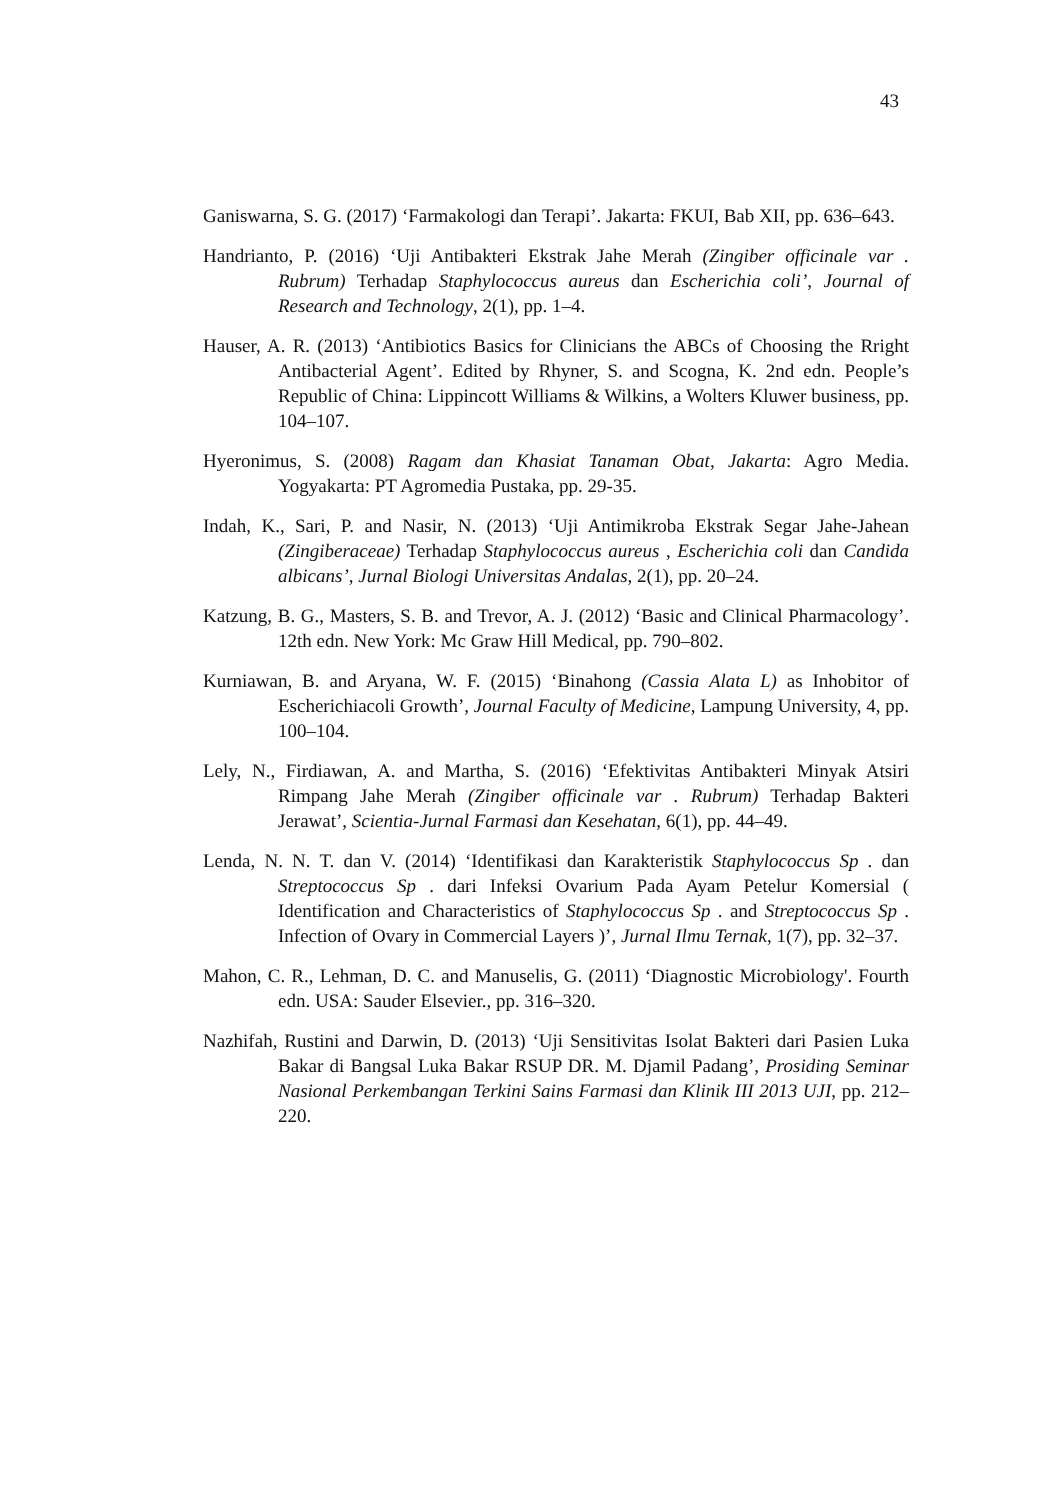43
Ganiswarna, S. G. (2017) ‘Farmakologi dan Terapi’. Jakarta: FKUI, Bab XII, pp. 636–643.
Handrianto, P. (2016) ‘Uji Antibakteri Ekstrak Jahe Merah (Zingiber officinale var . Rubrum) Terhadap Staphylococcus aureus dan Escherichia coli’, Journal of Research and Technology, 2(1), pp. 1–4.
Hauser, A. R. (2013) ‘Antibiotics Basics for Clinicians the ABCs of Choosing the Rright Antibacterial Agent’. Edited by Rhyner, S. and Scogna, K. 2nd edn. People’s Republic of China: Lippincott Williams & Wilkins, a Wolters Kluwer business, pp. 104–107.
Hyeronimus, S. (2008) Ragam dan Khasiat Tanaman Obat, Jakarta: Agro Media. Yogyakarta: PT Agromedia Pustaka, pp. 29-35.
Indah, K., Sari, P. and Nasir, N. (2013) ‘Uji Antimikroba Ekstrak Segar Jahe-Jahean (Zingiberaceae) Terhadap Staphylococcus aureus , Escherichia coli dan Candida albicans’, Jurnal Biologi Universitas Andalas, 2(1), pp. 20–24.
Katzung, B. G., Masters, S. B. and Trevor, A. J. (2012) ‘Basic and Clinical Pharmacology’. 12th edn. New York: Mc Graw Hill Medical, pp. 790–802.
Kurniawan, B. and Aryana, W. F. (2015) ‘Binahong (Cassia Alata L) as Inhobitor of Escherichiacoli Growth’, Journal Faculty of Medicine, Lampung University, 4, pp. 100–104.
Lely, N., Firdiawan, A. and Martha, S. (2016) ‘Efektivitas Antibakteri Minyak Atsiri Rimpang Jahe Merah (Zingiber officinale var . Rubrum) Terhadap Bakteri Jerawat’, Scientia-Jurnal Farmasi dan Kesehatan, 6(1), pp. 44–49.
Lenda, N. N. T. dan V. (2014) ‘Identifikasi dan Karakteristik Staphylococcus Sp . dan Streptococcus Sp . dari Infeksi Ovarium Pada Ayam Petelur Komersial ( Identification and Characteristics of Staphylococcus Sp . and Streptococcus Sp . Infection of Ovary in Commercial Layers )’, Jurnal Ilmu Ternak, 1(7), pp. 32–37.
Mahon, C. R., Lehman, D. C. and Manuselis, G. (2011) ‘Diagnostic Microbiology'. Fourth edn. USA: Sauder Elsevier., pp. 316–320.
Nazhifah, Rustini and Darwin, D. (2013) ‘Uji Sensitivitas Isolat Bakteri dari Pasien Luka Bakar di Bangsal Luka Bakar RSUP DR. M. Djamil Padang’, Prosiding Seminar Nasional Perkembangan Terkini Sains Farmasi dan Klinik III 2013 UJI, pp. 212–220.